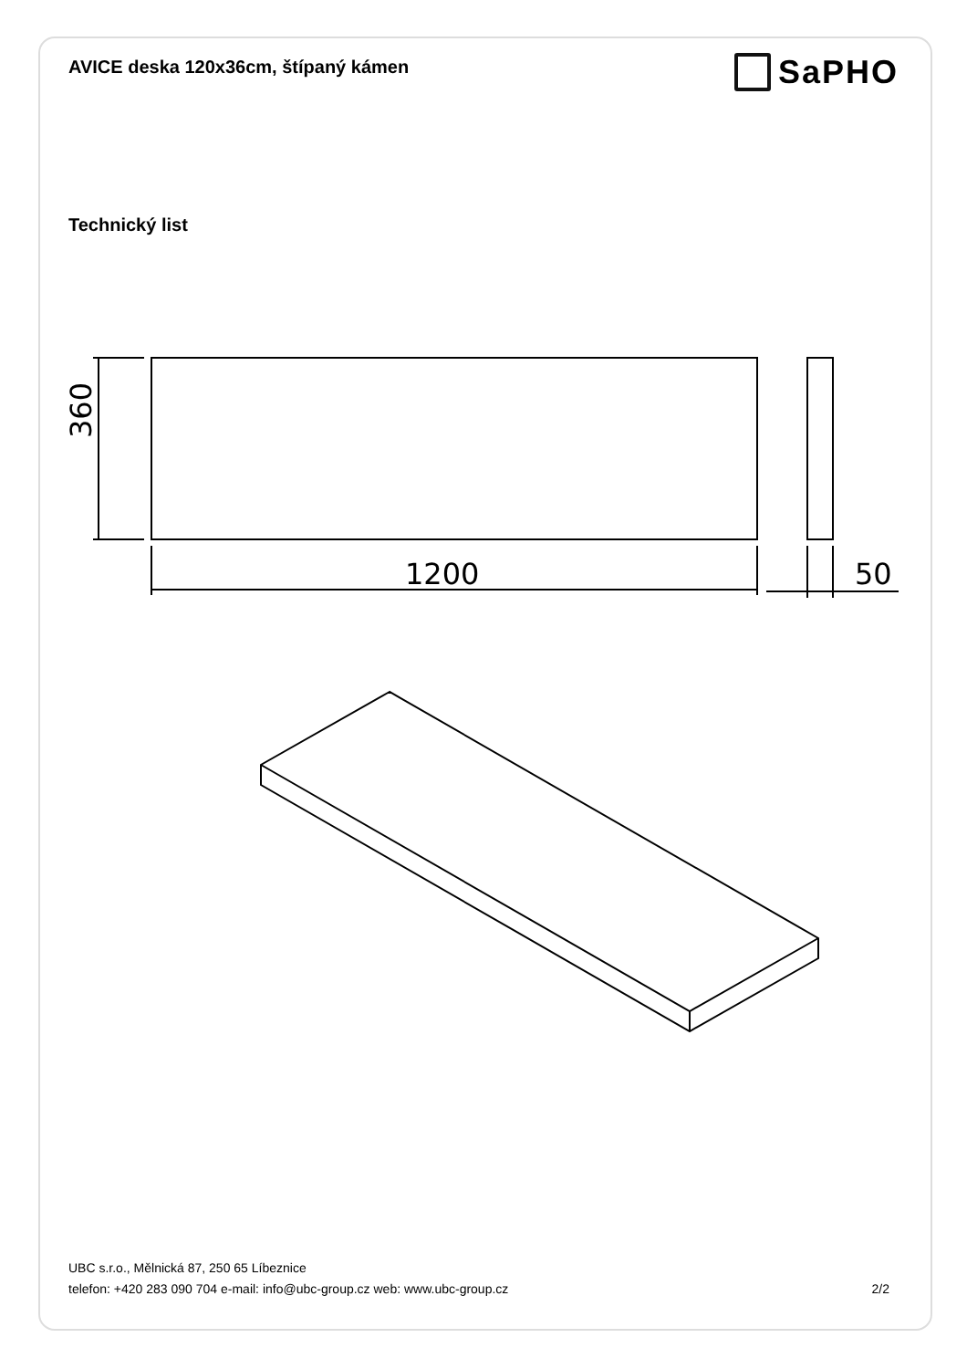AVICE deska 120x36cm, štípaný kámen
SaPHO
Technický list
360
1200
50
UBC s.r.o., Mělnická 87, 250 65 Líbeznice
telefon: +420 283 090 704 e-mail: info@ubc-group.cz web: www.ubc-group.cz 2/2